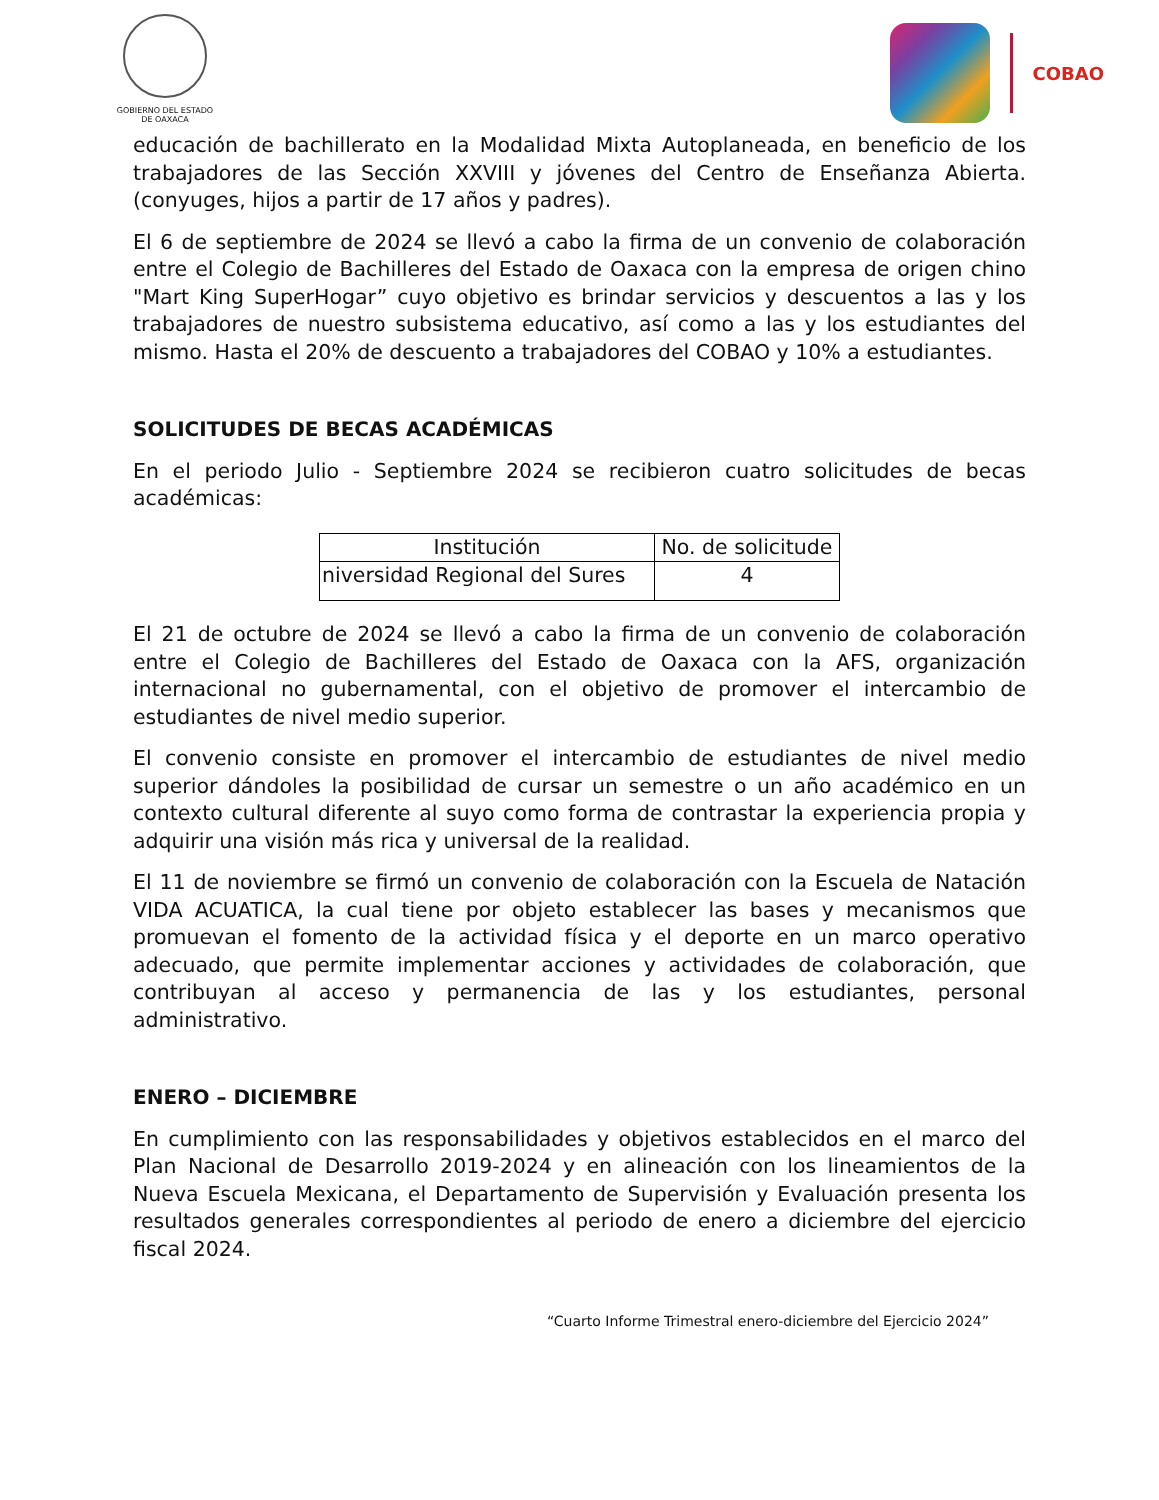GOBIERNO DEL ESTADO
DE OAXACA
COBAO
educación de bachillerato en la Modalidad Mixta Autoplaneada, en beneficio de los trabajadores de las Sección XXVIII y jóvenes del Centro de Enseñanza Abierta. (conyuges, hijos a partir de 17 años y padres).
El 6 de septiembre de 2024 se llevó a cabo la firma de un convenio de colaboración entre el Colegio de Bachilleres del Estado de Oaxaca con la empresa de origen chino "Mart King SuperHogar” cuyo objetivo es brindar servicios y descuentos a las y los trabajadores de nuestro subsistema educativo, así como a las y los estudiantes del mismo. Hasta el 20% de descuento a trabajadores del COBAO y 10% a estudiantes.
SOLICITUDES DE BECAS ACADÉMICAS
En el periodo Julio - Septiembre 2024 se recibieron cuatro solicitudes de becas académicas:
| Institución | No. de solicitude |
| --- | --- |
| niversidad Regional del Sures | 4 |
El 21 de octubre de 2024 se llevó a cabo la firma de un convenio de colaboración entre el Colegio de Bachilleres del Estado de Oaxaca con la AFS, organización internacional no gubernamental, con el objetivo de promover el intercambio de estudiantes de nivel medio superior.
El convenio consiste en promover el intercambio de estudiantes de nivel medio superior dándoles la posibilidad de cursar un semestre o un año académico en un contexto cultural diferente al suyo como forma de contrastar la experiencia propia y adquirir una visión más rica y universal de la realidad.
El 11 de noviembre se firmó un convenio de colaboración con la Escuela de Natación VIDA ACUATICA, la cual tiene por objeto establecer las bases y mecanismos que promuevan el fomento de la actividad física y el deporte en un marco operativo adecuado, que permite implementar acciones y actividades de colaboración, que contribuyan al acceso y permanencia de las y los estudiantes, personal administrativo.
ENERO – DICIEMBRE
En cumplimiento con las responsabilidades y objetivos establecidos en el marco del Plan Nacional de Desarrollo 2019-2024 y en alineación con los lineamientos de la Nueva Escuela Mexicana, el Departamento de Supervisión y Evaluación presenta los resultados generales correspondientes al periodo de enero a diciembre del ejercicio fiscal 2024.
“Cuarto Informe Trimestral enero-diciembre del Ejercicio 2024”